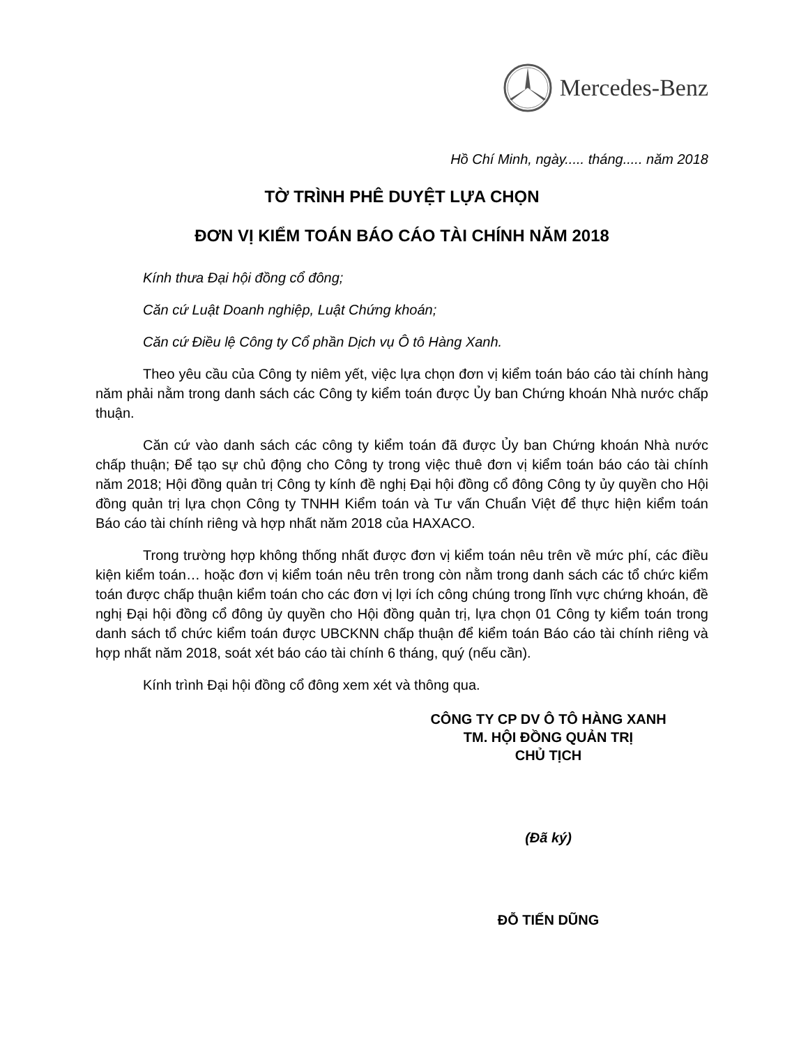Mercedes-Benz
Hồ Chí Minh, ngày..... tháng..... năm 2018
TỜ TRÌNH PHÊ DUYỆT LỰA CHỌN
ĐƠN VỊ KIỂM TOÁN BÁO CÁO TÀI CHÍNH NĂM 2018
Kính thưa Đại hội đồng cổ đông;
Căn cứ Luật Doanh nghiệp, Luật Chứng khoán;
Căn cứ Điều lệ Công ty Cổ phần Dịch vụ Ô tô Hàng Xanh.
Theo yêu cầu của Công ty niêm yết, việc lựa chọn đơn vị kiểm toán báo cáo tài chính hàng năm phải nằm trong danh sách các Công ty kiểm toán được Ủy ban Chứng khoán Nhà nước chấp thuận.
Căn cứ vào danh sách các công ty kiểm toán đã được Ủy ban Chứng khoán Nhà nước chấp thuận; Để tạo sự chủ động cho Công ty trong việc thuê đơn vị kiểm toán báo cáo tài chính năm 2018; Hội đồng quản trị Công ty kính đề nghị Đại hội đồng cổ đông Công ty ủy quyền cho Hội đồng quản trị lựa chọn Công ty TNHH Kiểm toán và Tư vấn Chuẩn Việt để thực hiện kiểm toán Báo cáo tài chính riêng và hợp nhất năm 2018 của HAXACO.
Trong trường hợp không thống nhất được đơn vị kiểm toán nêu trên về mức phí, các điều kiện kiểm toán… hoặc đơn vị kiểm toán nêu trên trong còn nằm trong danh sách các tổ chức kiểm toán được chấp thuận kiểm toán cho các đơn vị lợi ích công chúng trong lĩnh vực chứng khoán, đề nghị Đại hội đồng cổ đông ủy quyền cho Hội đồng quản trị, lựa chọn 01 Công ty kiểm toán trong danh sách tổ chức kiểm toán được UBCKNN chấp thuận để kiểm toán Báo cáo tài chính riêng và hợp nhất năm 2018, soát xét báo cáo tài chính 6 tháng, quý (nếu cần).
Kính trình Đại hội đồng cổ đông xem xét và thông qua.
CÔNG TY CP DV Ô TÔ HÀNG XANH
TM. HỘI ĐỒNG QUẢN TRỊ
CHỦ TỊCH
(Đã ký)
ĐỖ TIẾN DŨNG